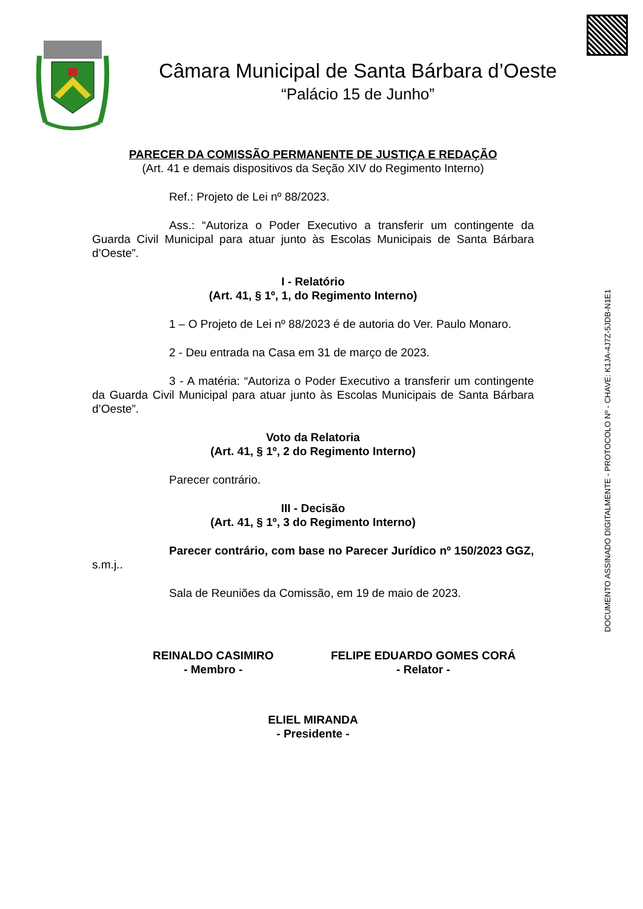DOCUMENTO ASSINADO DIGITALMENTE - PROTOCOLO Nº - CHAVE: K1JA-4J7Z-5JDB-N1E1
Câmara Municipal de Santa Bárbara d’Oeste
“Palácio 15 de Junho”
PARECER DA COMISSÃO PERMANENTE DE JUSTIÇA E REDAÇÃO
(Art. 41 e demais dispositivos da Seção XIV do Regimento Interno)
Ref.: Projeto de Lei nº 88/2023.
Ass.: “Autoriza o Poder Executivo a transferir um contingente da Guarda Civil Municipal para atuar junto às Escolas Municipais de Santa Bárbara d’Oeste”.
I - Relatório
(Art. 41, § 1º, 1, do Regimento Interno)
1 – O Projeto de Lei nº 88/2023 é de autoria do Ver. Paulo Monaro.
2 - Deu entrada na Casa em 31 de março de 2023.
3 - A matéria: “Autoriza o Poder Executivo a transferir um contingente da Guarda Civil Municipal para atuar junto às Escolas Municipais de Santa Bárbara d’Oeste”.
Voto da Relatoria
(Art. 41, § 1º, 2 do Regimento Interno)
Parecer contrário.
III - Decisão
(Art. 41, § 1º, 3 do Regimento Interno)
Parecer contrário, com base no Parecer Jurídico nº 150/2023 GGZ, s.m.j..
Sala de Reuniões da Comissão, em 19 de maio de 2023.
REINALDO CASIMIRO
- Membro -
FELIPE EDUARDO GOMES CORÁ
- Relator -
ELIEL MIRANDA
- Presidente -